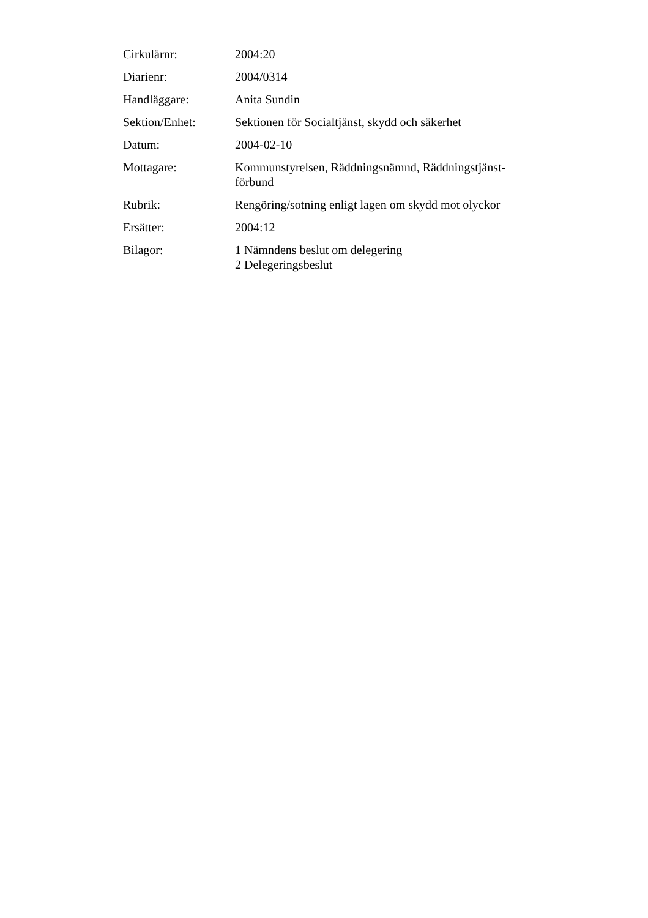Cirkulärnr: 2004:20
Diarienr: 2004/0314
Handläggare: Anita Sundin
Sektion/Enhet: Sektionen för Socialtjänst, skydd och säkerhet
Datum: 2004-02-10
Mottagare: Kommunstyrelsen, Räddningsnämnd, Räddningstjänst-
förbund
Rubrik: Rengöring/sotning enligt lagen om skydd mot olyckor
Ersätter: 2004:12
Bilagor: 1 Nämndens beslut om delegering
2 Delegeringsbeslut